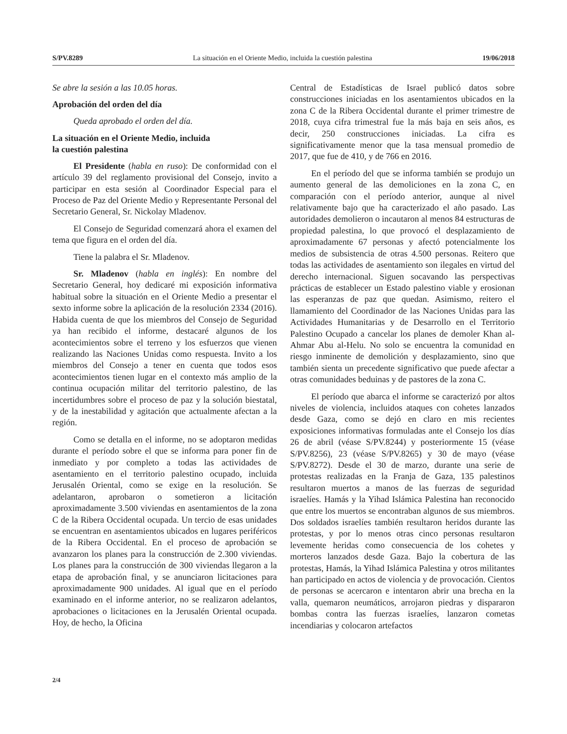S/PV.8289 La situación en el Oriente Medio, incluida la cuestión palestina 19/06/2018
Se abre la sesión a las 10.05 horas.
Aprobación del orden del día
Queda aprobado el orden del día.
La situación en el Oriente Medio, incluida
la cuestión palestina
El Presidente (habla en ruso): De conformidad con el artículo 39 del reglamento provisional del Consejo, invito a participar en esta sesión al Coordinador Especial para el Proceso de Paz del Oriente Medio y Representante Personal del Secretario General, Sr. Nickolay Mladenov.
El Consejo de Seguridad comenzará ahora el examen del tema que figura en el orden del día.
Tiene la palabra el Sr. Mladenov.
Sr. Mladenov (habla en inglés): En nombre del Secretario General, hoy dedicaré mi exposición informativa habitual sobre la situación en el Oriente Medio a presentar el sexto informe sobre la aplicación de la resolución 2334 (2016). Habida cuenta de que los miembros del Consejo de Seguridad ya han recibido el informe, destacaré algunos de los acontecimientos sobre el terreno y los esfuerzos que vienen realizando las Naciones Unidas como respuesta. Invito a los miembros del Consejo a tener en cuenta que todos esos acontecimientos tienen lugar en el contexto más amplio de la continua ocupación militar del territorio palestino, de las incertidumbres sobre el proceso de paz y la solución biestatal, y de la inestabilidad y agitación que actualmente afectan a la región.
Como se detalla en el informe, no se adoptaron medidas durante el período sobre el que se informa para poner fin de inmediato y por completo a todas las actividades de asentamiento en el territorio palestino ocupado, incluida Jerusalén Oriental, como se exige en la resolución. Se adelantaron, aprobaron o sometieron a licitación aproximadamente 3.500 viviendas en asentamientos de la zona C de la Ribera Occidental ocupada. Un tercio de esas unidades se encuentran en asentamientos ubicados en lugares periféricos de la Ribera Occidental. En el proceso de aprobación se avanzaron los planes para la construcción de 2.300 viviendas. Los planes para la construcción de 300 viviendas llegaron a la etapa de aprobación final, y se anunciaron licitaciones para aproximadamente 900 unidades. Al igual que en el período examinado en el informe anterior, no se realizaron adelantos, aprobaciones o licitaciones en la Jerusalén Oriental ocupada. Hoy, de hecho, la Oficina
Central de Estadísticas de Israel publicó datos sobre construcciones iniciadas en los asentamientos ubicados en la zona C de la Ribera Occidental durante el primer trimestre de 2018, cuya cifra trimestral fue la más baja en seis años, es decir, 250 construcciones iniciadas. La cifra es significativamente menor que la tasa mensual promedio de 2017, que fue de 410, y de 766 en 2016.
En el período del que se informa también se produjo un aumento general de las demoliciones en la zona C, en comparación con el período anterior, aunque al nivel relativamente bajo que ha caracterizado el año pasado. Las autoridades demolieron o incautaron al menos 84 estructuras de propiedad palestina, lo que provocó el desplazamiento de aproximadamente 67 personas y afectó potencialmente los medios de subsistencia de otras 4.500 personas. Reitero que todas las actividades de asentamiento son ilegales en virtud del derecho internacional. Siguen socavando las perspectivas prácticas de establecer un Estado palestino viable y erosionan las esperanzas de paz que quedan. Asimismo, reitero el llamamiento del Coordinador de las Naciones Unidas para las Actividades Humanitarias y de Desarrollo en el Territorio Palestino Ocupado a cancelar los planes de demoler Khan al-Ahmar Abu al-Helu. No solo se encuentra la comunidad en riesgo inminente de demolición y desplazamiento, sino que también sienta un precedente significativo que puede afectar a otras comunidades beduinas y de pastores de la zona C.
El período que abarca el informe se caracterizó por altos niveles de violencia, incluidos ataques con cohetes lanzados desde Gaza, como se dejó en claro en mis recientes exposiciones informativas formuladas ante el Consejo los días 26 de abril (véase S/PV.8244) y posteriormente 15 (véase S/PV.8256), 23 (véase S/PV.8265) y 30 de mayo (véase S/PV.8272). Desde el 30 de marzo, durante una serie de protestas realizadas en la Franja de Gaza, 135 palestinos resultaron muertos a manos de las fuerzas de seguridad israelíes. Hamás y la Yihad Islámica Palestina han reconocido que entre los muertos se encontraban algunos de sus miembros. Dos soldados israelíes también resultaron heridos durante las protestas, y por lo menos otras cinco personas resultaron levemente heridas como consecuencia de los cohetes y morteros lanzados desde Gaza. Bajo la cobertura de las protestas, Hamás, la Yihad Islámica Palestina y otros militantes han participado en actos de violencia y de provocación. Cientos de personas se acercaron e intentaron abrir una brecha en la valla, quemaron neumáticos, arrojaron piedras y dispararon bombas contra las fuerzas israelíes, lanzaron cometas incendiarias y colocaron artefactos
2/4